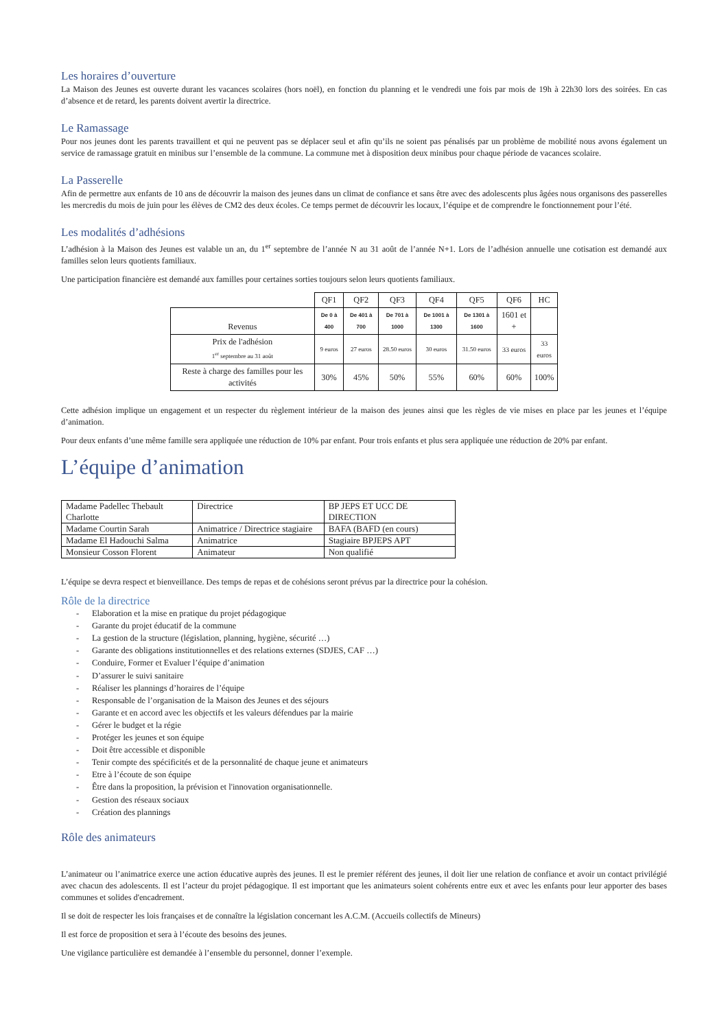Les horaires d’ouverture
La Maison des Jeunes est ouverte durant les vacances scolaires (hors noël), en fonction du planning et le vendredi une fois par mois de 19h à 22h30 lors des soirées. En cas d’absence et de retard, les parents doivent avertir la directrice.
Le Ramassage
Pour nos jeunes dont les parents travaillent et qui ne peuvent pas se déplacer seul et afin qu’ils ne soient pas pénalisés par un problème de mobilité nous avons également un service de ramassage gratuit en minibus sur l’ensemble de la commune. La commune met à disposition deux minibus pour chaque période de vacances scolaire.
La Passerelle
Afin de permettre aux enfants de 10 ans de découvrir la maison des jeunes dans un climat de confiance et sans être avec des adolescents plus âgées nous organisons des passerelles les mercredis du mois de juin pour les élèves de CM2 des deux écoles. Ce temps permet de découvrir les locaux, l’équipe et de comprendre le fonctionnement pour l’été.
Les modalités d’adhésions
L’adhésion à la Maison des Jeunes est valable un an, du 1<sup>er</sup> septembre de l’année N au 31 août de l’année N+1. Lors de l’adhésion annuelle une cotisation est demandé aux familles selon leurs quotients familiaux.
Une participation financière est demandé aux familles pour certaines sorties toujours selon leurs quotients familiaux.
| | QF1 | QF2 | QF3 | QF4 | QF5 | QF6 | HC |
| Revenus | De 0 à 400 | De 401 à 700 | De 701 à 1000 | De 1001 à 1300 | De 1301 à 1600 | 1601 et + | |
| Prix de l'adhésion 1<sup>er</sup> septembre au 31 août | 9 euros | 27 euros | 28.50 euros | 30 euros | 31.50 euros | 33 euros | 33 euros |
| Reste à charge des familles pour les activités | 30% | 45% | 50% | 55% | 60% | 60% | 100% |
Cette adhésion implique un engagement et un respecter du règlement intérieur de la maison des jeunes ainsi que les règles de vie mises en place par les jeunes et l’équipe d’animation.
Pour deux enfants d’une même famille sera appliquée une réduction de 10% par enfant. Pour trois enfants et plus sera appliquée une réduction de 20% par enfant.
L’équipe d’animation
| Madame Padellec Thebault Charlotte | Directrice | BP JEPS ET UCC DE DIRECTION |
| Madame Courtin Sarah | Animatrice / Directrice stagiaire | BAFA (BAFD (en cours) |
| Madame El Hadouchi Salma | Animatrice | Stagiaire BPJEPS APT |
| Monsieur Cosson Florent | Animateur | Non qualifié |
L’équipe se devra respect et bienveillance. Des temps de repas et de cohésions seront prévus par la directrice pour la cohésion.
Rôle de la directrice
- Elaboration et la mise en pratique du projet pédagogique
- Garante du projet éducatif de la commune
- La gestion de la structure (législation, planning, hygiène, sécurité …)
- Garante des obligations institutionnelles et des relations externes (SDJES, CAF …)
- Conduire, Former et Evaluer l’équipe d’animation
- D’assurer le suivi sanitaire
- Réaliser les plannings d’horaires de l’équipe
- Responsable de l’organisation de la Maison des Jeunes et des séjours
- Garante et en accord avec les objectifs et les valeurs défendues par la mairie
- Gérer le budget et la régie
- Protéger les jeunes et son équipe
- Doit être accessible et disponible
- Tenir compte des spécificités et de la personnalité de chaque jeune et animateurs
- Etre à l’écoute de son équipe
- Être dans la proposition, la prévision et l'innovation organisationnelle.
- Gestion des réseaux sociaux
- Création des plannings
Rôle des animateurs
L’animateur ou l’animatrice exerce une action éducative auprès des jeunes. Il est le premier référent des jeunes, il doit lier une relation de confiance et avoir un contact privilégié avec chacun des adolescents. Il est l’acteur du projet pédagogique. Il est important que les animateurs soient cohérents entre eux et avec les enfants pour leur apporter des bases communes et solides d'encadrement.
Il se doit de respecter les lois françaises et de connaître la législation concernant les A.C.M. (Accueils collectifs de Mineurs)
Il est force de proposition et sera à l’écoute des besoins des jeunes.
Une vigilance particulière est demandée à l’ensemble du personnel, donner l’exemple.